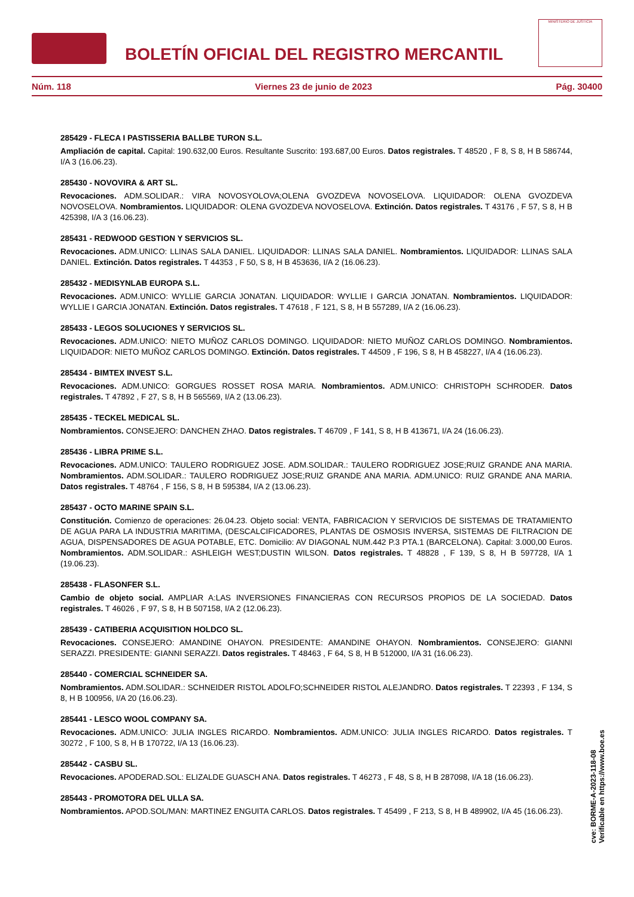BOLETÍN OFICIAL DEL REGISTRO MERCANTIL
MINISTERIO DE JUSTICIA
Núm. 118 Viernes 23 de junio de 2023 Pág. 30400
285429 - FLECA I PASTISSERIA BALLBE TURON S.L.
Ampliación de capital. Capital: 190.632,00 Euros. Resultante Suscrito: 193.687,00 Euros. Datos registrales. T 48520 , F 8, S 8, H B 586744, I/A 3 (16.06.23).
285430 - NOVOVIRA & ART SL.
Revocaciones. ADM.SOLIDAR.: VIRA NOVOSYOLOVA;OLENA GVOZDEVA NOVOSELOVA. LIQUIDADOR: OLENA GVOZDEVA NOVOSELOVA. Nombramientos. LIQUIDADOR: OLENA GVOZDEVA NOVOSELOVA. Extinción. Datos registrales. T 43176 , F 57, S 8, H B 425398, I/A 3 (16.06.23).
285431 - REDWOOD GESTION Y SERVICIOS SL.
Revocaciones. ADM.UNICO: LLINAS SALA DANIEL. LIQUIDADOR: LLINAS SALA DANIEL. Nombramientos. LIQUIDADOR: LLINAS SALA DANIEL. Extinción. Datos registrales. T 44353 , F 50, S 8, H B 453636, I/A 2 (16.06.23).
285432 - MEDISYNLAB EUROPA S.L.
Revocaciones. ADM.UNICO: WYLLIE GARCIA JONATAN. LIQUIDADOR: WYLLIE I GARCIA JONATAN. Nombramientos. LIQUIDADOR: WYLLIE I GARCIA JONATAN. Extinción. Datos registrales. T 47618 , F 121, S 8, H B 557289, I/A 2 (16.06.23).
285433 - LEGOS SOLUCIONES Y SERVICIOS SL.
Revocaciones. ADM.UNICO: NIETO MUÑOZ CARLOS DOMINGO. LIQUIDADOR: NIETO MUÑOZ CARLOS DOMINGO. Nombramientos. LIQUIDADOR: NIETO MUÑOZ CARLOS DOMINGO. Extinción. Datos registrales. T 44509 , F 196, S 8, H B 458227, I/A 4 (16.06.23).
285434 - BIMTEX INVEST S.L.
Revocaciones. ADM.UNICO: GORGUES ROSSET ROSA MARIA. Nombramientos. ADM.UNICO: CHRISTOPH SCHRODER. Datos registrales. T 47892 , F 27, S 8, H B 565569, I/A 2 (13.06.23).
285435 - TECKEL MEDICAL SL.
Nombramientos. CONSEJERO: DANCHEN ZHAO. Datos registrales. T 46709 , F 141, S 8, H B 413671, I/A 24 (16.06.23).
285436 - LIBRA PRIME S.L.
Revocaciones. ADM.UNICO: TAULERO RODRIGUEZ JOSE. ADM.SOLIDAR.: TAULERO RODRIGUEZ JOSE;RUIZ GRANDE ANA MARIA. Nombramientos. ADM.SOLIDAR.: TAULERO RODRIGUEZ JOSE;RUIZ GRANDE ANA MARIA. ADM.UNICO: RUIZ GRANDE ANA MARIA. Datos registrales. T 48764 , F 156, S 8, H B 595384, I/A 2 (13.06.23).
285437 - OCTO MARINE SPAIN S.L.
Constitución. Comienzo de operaciones: 26.04.23. Objeto social: VENTA, FABRICACION Y SERVICIOS DE SISTEMAS DE TRATAMIENTO DE AGUA PARA LA INDUSTRIA MARITIMA, (DESCALCIFICADORES, PLANTAS DE OSMOSIS INVERSA, SISTEMAS DE FILTRACION DE AGUA, DISPENSADORES DE AGUA POTABLE, ETC. Domicilio: AV DIAGONAL NUM.442 P.3 PTA.1 (BARCELONA). Capital: 3.000,00 Euros. Nombramientos. ADM.SOLIDAR.: ASHLEIGH WEST;DUSTIN WILSON. Datos registrales. T 48828 , F 139, S 8, H B 597728, I/A 1 (19.06.23).
285438 - FLASONFER S.L.
Cambio de objeto social. AMPLIAR A:LAS INVERSIONES FINANCIERAS CON RECURSOS PROPIOS DE LA SOCIEDAD. Datos registrales. T 46026 , F 97, S 8, H B 507158, I/A 2 (12.06.23).
285439 - CATIBERIA ACQUISITION HOLDCO SL.
Revocaciones. CONSEJERO: AMANDINE OHAYON. PRESIDENTE: AMANDINE OHAYON. Nombramientos. CONSEJERO: GIANNI SERAZZI. PRESIDENTE: GIANNI SERAZZI. Datos registrales. T 48463 , F 64, S 8, H B 512000, I/A 31 (16.06.23).
285440 - COMERCIAL SCHNEIDER SA.
Nombramientos. ADM.SOLIDAR.: SCHNEIDER RISTOL ADOLFO;SCHNEIDER RISTOL ALEJANDRO. Datos registrales. T 22393 , F 134, S 8, H B 100956, I/A 20 (16.06.23).
285441 - LESCO WOOL COMPANY SA.
Revocaciones. ADM.UNICO: JULIA INGLES RICARDO. Nombramientos. ADM.UNICO: JULIA INGLES RICARDO. Datos registrales. T 30272 , F 100, S 8, H B 170722, I/A 13 (16.06.23).
285442 - CASBU SL.
Revocaciones. APODERAD.SOL: ELIZALDE GUASCH ANA. Datos registrales. T 46273 , F 48, S 8, H B 287098, I/A 18 (16.06.23).
285443 - PROMOTORA DEL ULLA SA.
Nombramientos. APOD.SOL/MAN: MARTINEZ ENGUITA CARLOS. Datos registrales. T 45499 , F 213, S 8, H B 489902, I/A 45 (16.06.23).
cve: BORME-A-2023-118-08
Verificable en https://www.boe.es